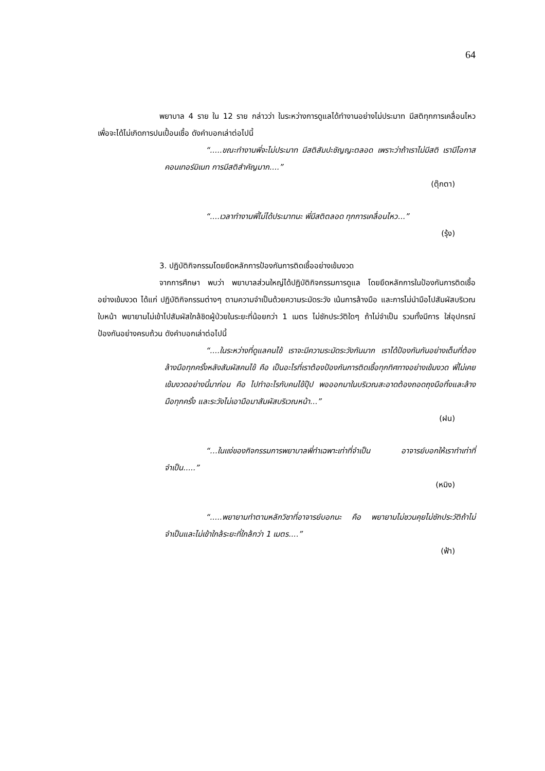64
พยาบาล 4 ราย ใน 12 ราย กล่าวว่า ในระหว่างการดูแลได้ทำงานอย่างไม่ประมาท มีสติทุกการเคลื่อนไหวเพื่อจะได้ไม่เกิดการปนเปื้อนเชื้อ ดังคำบอกเล่าต่อไปนี้
“.....ขณะทำงานพี่จะไม่ประมาท มีสติสัมปะชัญญะตลอด เพราะว่าถ้าเราไม่มีสติ เรามีโอกาสคอนเทอร์มิเนท การมีสติสำคัญมาก....”
(ตุ๊กตา)
“....เวลาทำงานพี่ไม่ได้ประมาทนะ พี่มีสติตลอด ทุกการเคลื่อนไหว...”
(รุ้ง)
3. ปฏิบัติกิจกรรมโดยยึดหลักการป้องกันการติดเชื้ออย่างเข้มงวด
จากการศึกษา พบว่า พยาบาลส่วนใหญ่ได้ปฏิบัติกิจกรรมการดูแล โดยยึดหลักการในป้องกันการติดเชื้ออย่างเข้มงวด ได้แก่ ปฏิบัติกิจกรรมต่างๆ ตามความจำเป็นด้วยความระมัดระวัง เน้นการล้างมือ และการไม่นำมือไปสัมผัสบริเวณใบหน้า พยายามไม่เข้าไปสัมผัสใกล้ชิดผู้ป่วยในระยะที่น้อยกว่า 1 เมตร ไม่ซักประวัติใดๆ ถ้าไม่จำเป็น รวมทั้งมีการ ใส่อุปกรณ์ป้องกันอย่างครบถ้วน ดังคำบอกเล่าต่อไปนี้
“....ในระหว่างที่ดูแลคนไข้ เราจะมีความระมัดระวังกันมาก เราได้ป้องกันกันอย่างเต็มที่ต้องล้างมือทุกครั้งหลังสัมผัสคนไข้ คือ เป็นอะไรที่เราต้องป้องกันการติดเชื้อทุกทิศทางอย่างเข้มงวด พี่ไม่เคยเข้มงวดอย่างนี้มาก่อน คือ ไปทำอะไรกับคนไข้ปุ๊ป พอออกมาในบริเวณสะอาดต้องถอดถุงมือทิ้งและล้างมือทุกครั้ง และระวังไม่เอามือมาสัมผัสบริเวณหน้า...”
(ฝน)
“…ในแง่ของกิจกรรมการพยาบาลพี่ทำเฉพาะเท่าที่จำเป็น อาจารย์บอกให้เราทำเท่าที่จำเป็น.....”
(หมิง)
“.....พยายามทำตามหลักวิชาที่อาจารย์บอกนะ คือ พยายามไม่ชวนคุยไม่ซักประวัติถ้าไม่จำเป็นและไม่เข้าใกล้ระยะที่ใกล้กว่า 1 เมตร....”
(ฟ้า)